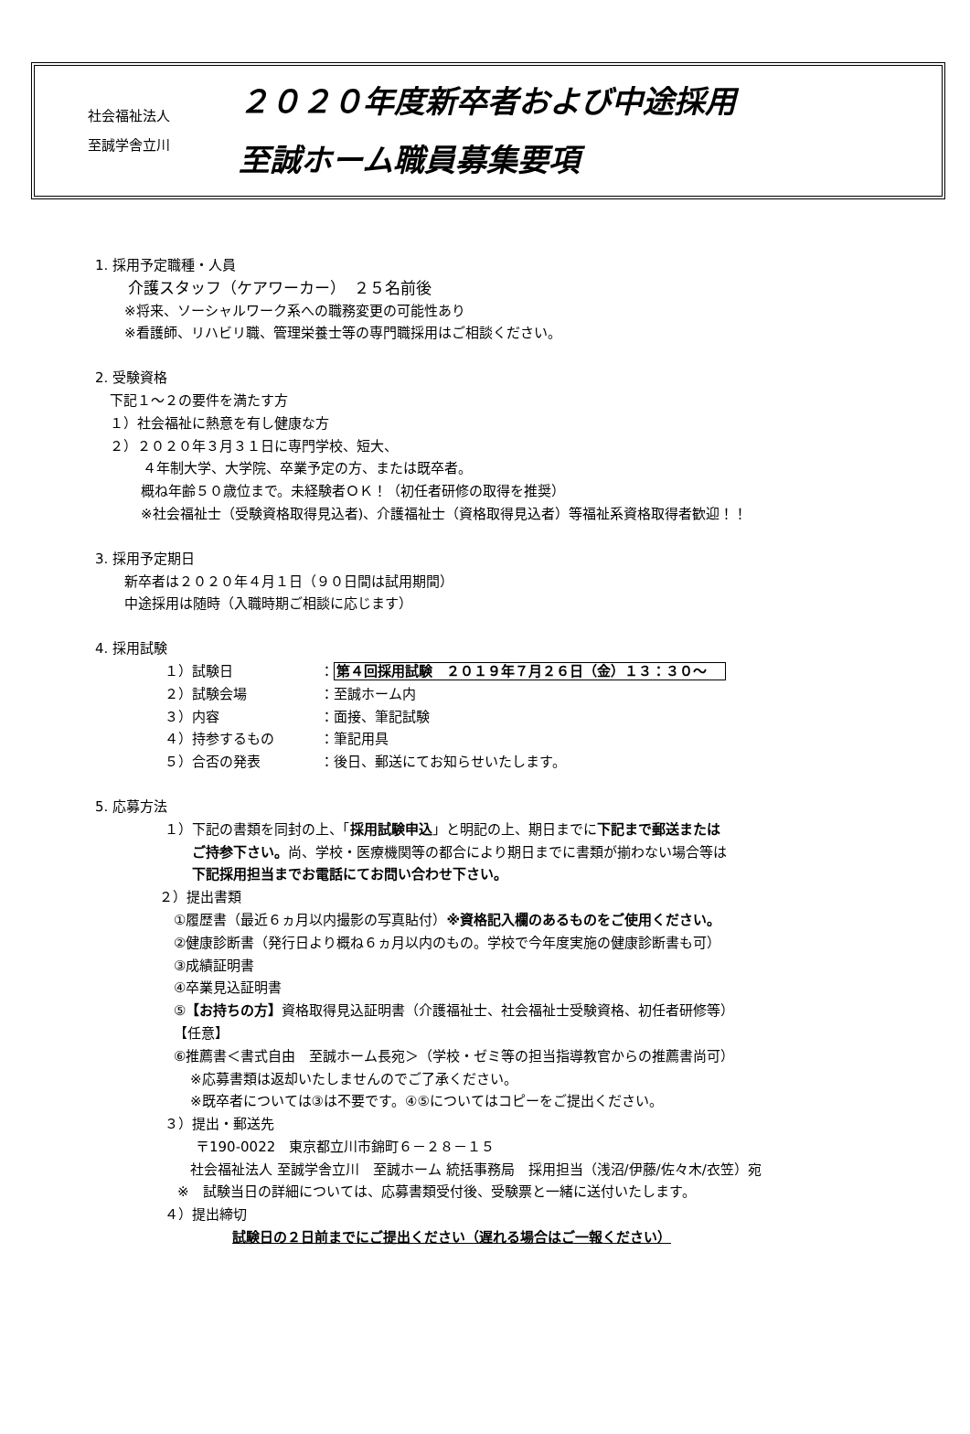社会福祉法人
至誠学舎立川
２０２０年度新卒者および中途採用
至誠ホーム職員募集要項
1. 採用予定職種・人員
介護スタッフ（ケアワーカー）　２５名前後
※将来、ソーシャルワーク系への職務変更の可能性あり
※看護師、リハビリ職、管理栄養士等の専門職採用はご相談ください。
2. 受験資格
下記１～２の要件を満たす方
１）社会福祉に熱意を有し健康な方
２）２０２０年３月３１日に専門学校、短大、
４年制大学、大学院、卒業予定の方、または既卒者。
概ね年齢５０歳位まで。未経験者ＯＫ！（初任者研修の取得を推奨）
※社会福祉士（受験資格取得見込者)、介護福祉士（資格取得見込者）等福祉系資格取得者歓迎！！
3. 採用予定期日
新卒者は２０２０年４月１日（９０日間は試用期間）
中途採用は随時（入職時期ご相談に応じます）
4. 採用試験
１）試験日 ：第４回採用試験　２０１９年７月２６日（金）１３：３０～
２）試験会場 ：至誠ホーム内
３）内容 ：面接、筆記試験
４）持参するもの ：筆記用具
５）合否の発表 ：後日、郵送にてお知らせいたします。
5. 応募方法
１）下記の書類を同封の上、「採用試験申込」と明記の上、期日までに下記まで郵送または
ご持参下さい。尚、学校・医療機関等の都合により期日までに書類が揃わない場合等は
下記採用担当までお電話にてお問い合わせ下さい。
２）提出書類
①履歴書（最近６ヵ月以内撮影の写真貼付）※資格記入欄のあるものをご使用ください。
②健康診断書（発行日より概ね６ヵ月以内のもの。学校で今年度実施の健康診断書も可）
③成績証明書
④卒業見込証明書
⑤【お持ちの方】資格取得見込証明書（介護福祉士、社会福祉士受験資格、初任者研修等）
【任意】
⑥推薦書＜書式自由　至誠ホーム長宛＞（学校・ゼミ等の担当指導教官からの推薦書尚可）
※応募書類は返却いたしませんのでご了承ください。
※既卒者については③は不要です。④⑤についてはコピーをご提出ください。
３）提出・郵送先
〒190-0022　東京都立川市錦町６－２８－１５
社会福祉法人 至誠学舎立川　至誠ホーム 統括事務局　採用担当（浅沼/伊藤/佐々木/衣笠）宛
※　試験当日の詳細については、応募書類受付後、受験票と一緒に送付いたします。
４）提出締切
試験日の２日前までにご提出ください（遅れる場合はご一報ください）